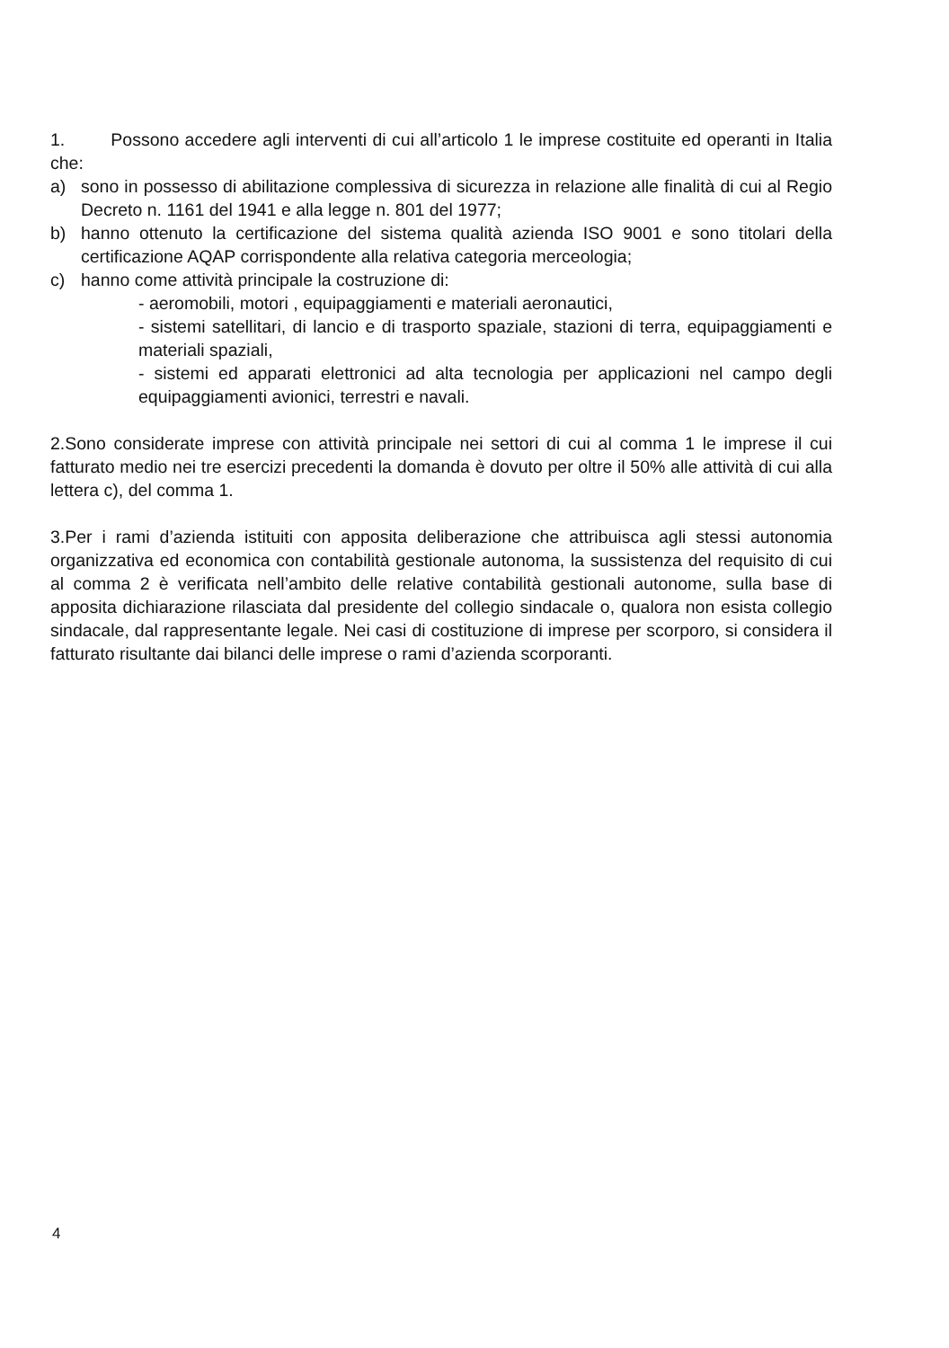1. Possono accedere agli interventi di cui all’articolo 1 le imprese costituite ed operanti in Italia che:
a) sono in possesso di abilitazione complessiva di sicurezza in relazione alle finalità di cui al Regio Decreto n. 1161 del 1941 e alla legge n. 801 del 1977;
b) hanno ottenuto la certificazione del sistema qualità azienda ISO 9001 e sono titolari della certificazione AQAP corrispondente alla relativa categoria merceologia;
c) hanno come attività principale la costruzione di:
- aeromobili, motori , equipaggiamenti e materiali aeronautici,
- sistemi satellitari, di lancio e di trasporto spaziale, stazioni di terra, equipaggiamenti e materiali spaziali,
- sistemi ed apparati elettronici ad alta tecnologia per applicazioni nel campo degli equipaggiamenti avionici, terrestri e navali.
2.Sono considerate imprese con attività principale nei settori di cui al comma 1 le imprese il cui fatturato medio nei tre esercizi precedenti la domanda è dovuto per oltre il 50% alle attività di cui alla lettera c), del comma 1.
3.Per i rami d’azienda istituiti con apposita deliberazione che attribuisca agli stessi autonomia organizzativa ed economica con contabilità gestionale autonoma, la sussistenza del requisito di cui al comma 2 è verificata nell’ambito delle relative contabilità gestionali autonome, sulla base di apposita dichiarazione rilasciata dal presidente del collegio sindacale o, qualora non esista collegio sindacale, dal rappresentante legale. Nei casi di costituzione di imprese per scorporo, si considera il fatturato risultante dai bilanci delle imprese o rami d’azienda scorporanti.
4